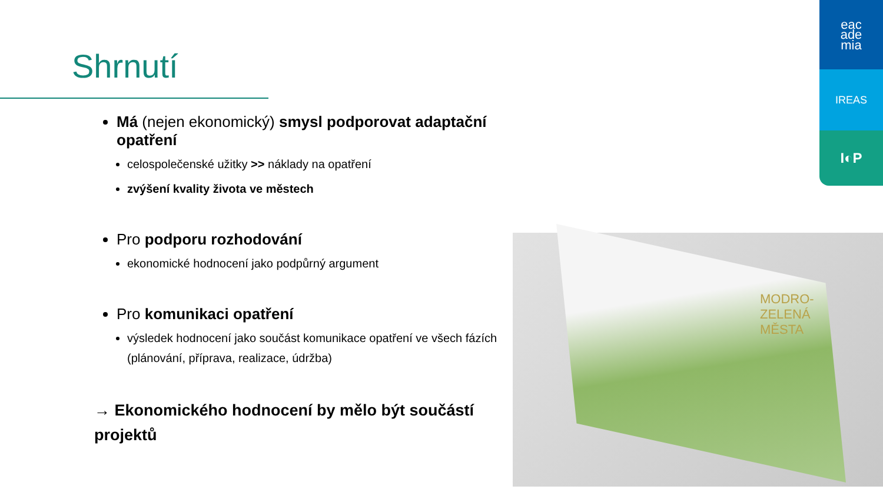Shrnutí
eac
ade
mia
IREAS
I◐P
Má (nejen ekonomický) smysl podporovat adaptační opatření
celospolečenské užitky >> náklady na opatření
zvýšení kvality života ve městech
Pro podporu rozhodování
ekonomické hodnocení jako podpůrný argument
Pro komunikaci opatření
výsledek hodnocení jako součást komunikace opatření ve všech fázích (plánování, příprava, realizace, údržba)
→ Ekonomického hodnocení by mělo být součástí projektů
MODRO-
ZELENÁ
MĚSTA